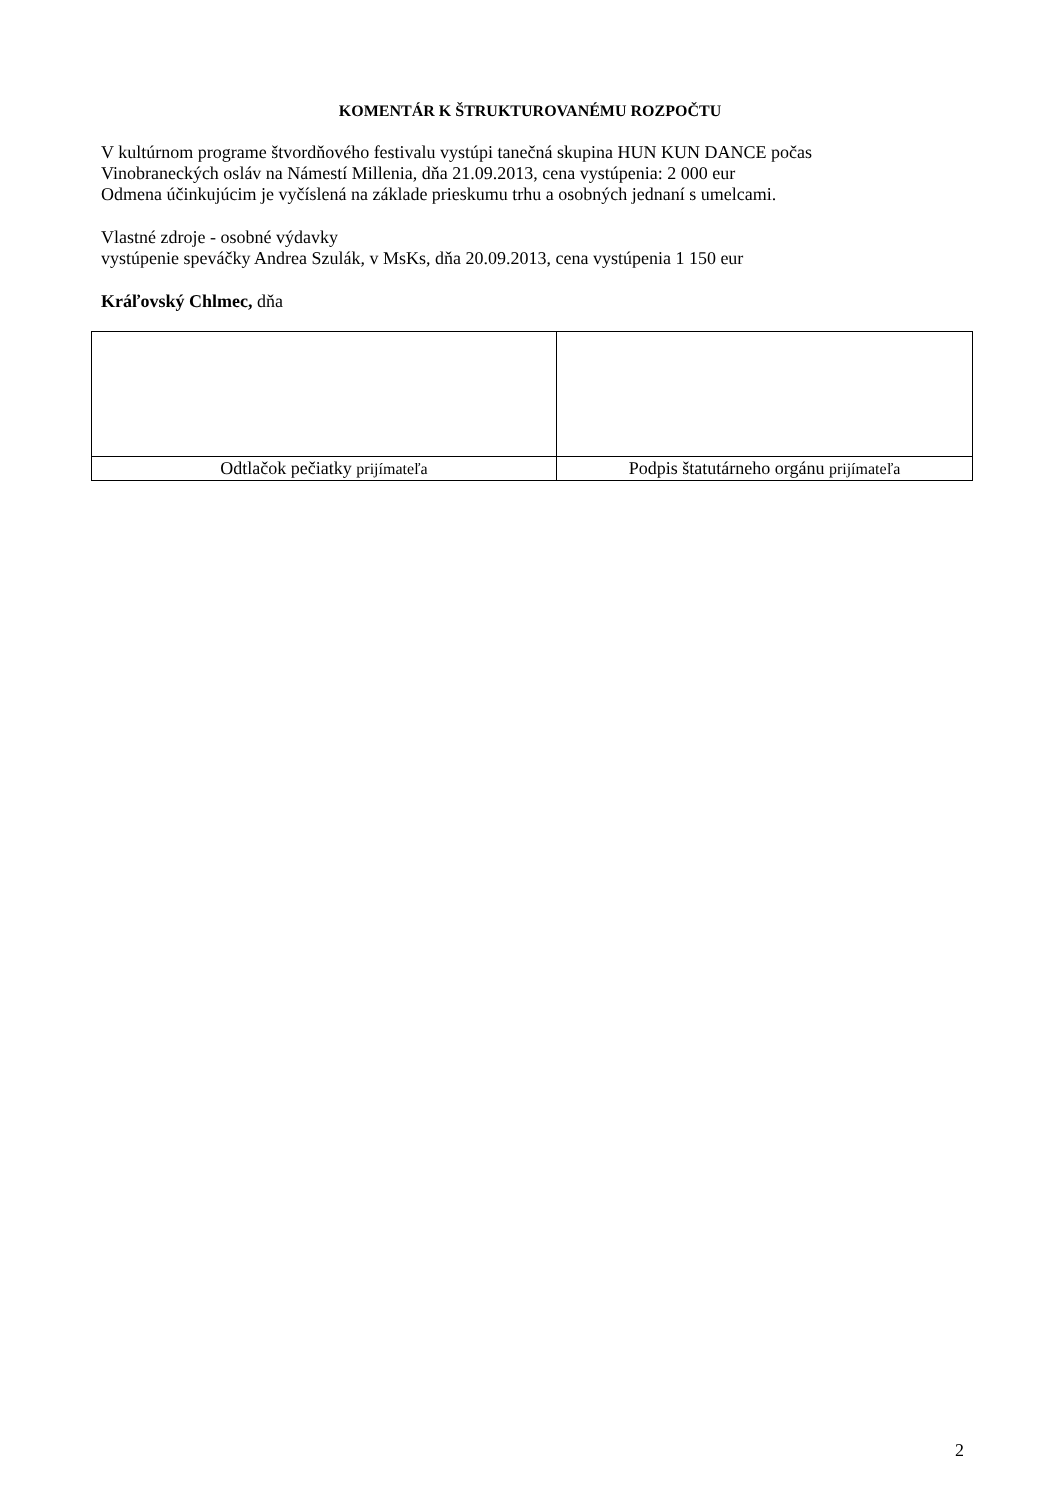KOMENTÁR K ŠTRUKTUROVANÉMU ROZPOČTU
V kultúrnom programe štvordňového festivalu vystúpi tanečná skupina HUN KUN DANCE počas
Vinobraneckých osláv na Námestí Millenia, dňa 21.09.2013, cena vystúpenia: 2 000 eur
Odmena účinkujúcim je vyčíslená na základe prieskumu trhu a osobných jednaní s umelcami.
Vlastné zdroje - osobné výdavky
vystúpenie speváčky Andrea Szulák, v MsKs, dňa 20.09.2013, cena vystúpenia 1 150 eur
Kráľovský Chlmec, dňa
| Odtlačok pečiatky prijímateľa | Podpis štatutárneho orgánu prijímateľa |
2